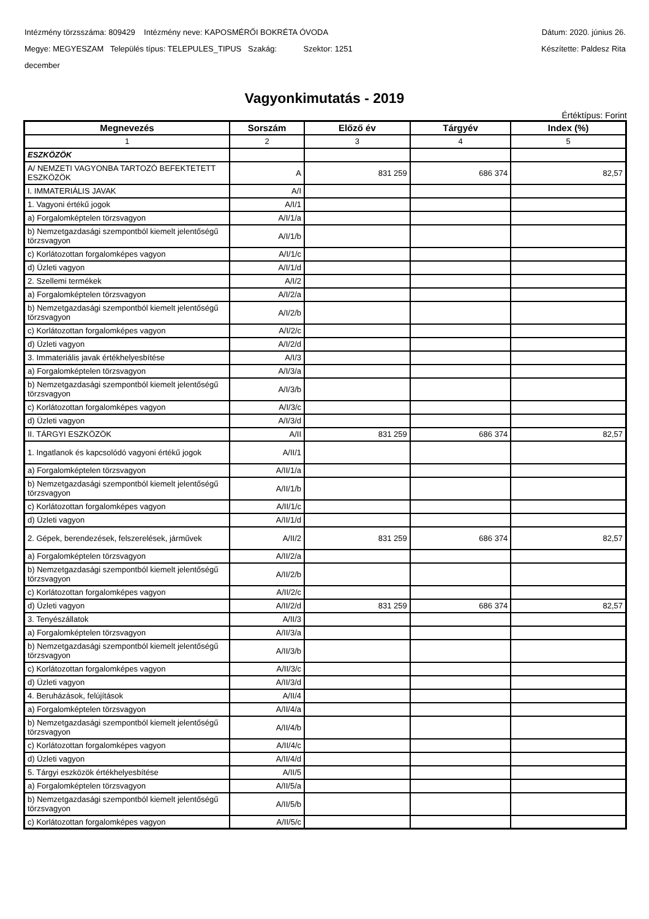Intézmény törzsszáma: 809429 Intézmény neve: KAPOSMÉRŐI BOKRÉTA ÓVODA Dátum: 2020. június 26.
Megye: MEGYESZAM Település típus: TELEPULES_TIPUS Szakág: Szektor: 1251 Készítette: Paldesz Rita
december
Vagyonkimutatás - 2019
Értéktípus: Forint
| Megnevezés | Sorszám | Előző év | Tárgyév | Index (%) |
| --- | --- | --- | --- | --- |
| 1 | 2 | 3 | 4 | 5 |
| ESZKÖZÖK | | | | |
| A/ NEMZETI VAGYONBA TARTOZÓ BEFEKTETETT ESZKÖZÖK | A | 831 259 | 686 374 | 82,57 |
| I. IMMATERIÁLIS JAVAK | A/I | | | |
| 1. Vagyoni értékű jogok | A/I/1 | | | |
| a) Forgalomképtelen törzsvagyon | A/I/1/a | | | |
| b) Nemzetgazdasági szempontból kiemelt jelentőségű törzsvagyon | A/I/1/b | | | |
| c) Korlátozottan forgalomképes vagyon | A/I/1/c | | | |
| d) Üzleti vagyon | A/I/1/d | | | |
| 2. Szellemi termékek | A/I/2 | | | |
| a) Forgalomképtelen törzsvagyon | A/I/2/a | | | |
| b) Nemzetgazdasági szempontból kiemelt jelentőségű törzsvagyon | A/I/2/b | | | |
| c) Korlátozottan forgalomképes vagyon | A/I/2/c | | | |
| d) Üzleti vagyon | A/I/2/d | | | |
| 3. Immateriális javak értékhelyesbítése | A/I/3 | | | |
| a) Forgalomképtelen törzsvagyon | A/I/3/a | | | |
| b) Nemzetgazdasági szempontból kiemelt jelentőségű törzsvagyon | A/I/3/b | | | |
| c) Korlátozottan forgalomképes vagyon | A/I/3/c | | | |
| d) Üzleti vagyon | A/I/3/d | | | |
| II. TÁRGYI ESZKÖZÖK | A/II | 831 259 | 686 374 | 82,57 |
| 1. Ingatlanok és kapcsolódó vagyoni értékű jogok | A/II/1 | | | |
| a) Forgalomképtelen törzsvagyon | A/II/1/a | | | |
| b) Nemzetgazdasági szempontból kiemelt jelentőségű törzsvagyon | A/II/1/b | | | |
| c) Korlátozottan forgalomképes vagyon | A/II/1/c | | | |
| d) Üzleti vagyon | A/II/1/d | | | |
| 2. Gépek, berendezések, felszerelések, járművek | A/II/2 | 831 259 | 686 374 | 82,57 |
| a) Forgalomképtelen törzsvagyon | A/II/2/a | | | |
| b) Nemzetgazdasági szempontból kiemelt jelentőségű törzsvagyon | A/II/2/b | | | |
| c) Korlátozottan forgalomképes vagyon | A/II/2/c | | | |
| d) Üzleti vagyon | A/II/2/d | 831 259 | 686 374 | 82,57 |
| 3. Tenyészállatok | A/II/3 | | | |
| a) Forgalomképtelen törzsvagyon | A/II/3/a | | | |
| b) Nemzetgazdasági szempontból kiemelt jelentőségű törzsvagyon | A/II/3/b | | | |
| c) Korlátozottan forgalomképes vagyon | A/II/3/c | | | |
| d) Üzleti vagyon | A/II/3/d | | | |
| 4. Beruházások, felújítások | A/II/4 | | | |
| a) Forgalomképtelen törzsvagyon | A/II/4/a | | | |
| b) Nemzetgazdasági szempontból kiemelt jelentőségű törzsvagyon | A/II/4/b | | | |
| c) Korlátozottan forgalomképes vagyon | A/II/4/c | | | |
| d) Üzleti vagyon | A/II/4/d | | | |
| 5. Tárgyi eszközök értékhelyesbítése | A/II/5 | | | |
| a) Forgalomképtelen törzsvagyon | A/II/5/a | | | |
| b) Nemzetgazdasági szempontból kiemelt jelentőségű törzsvagyon | A/II/5/b | | | |
| c) Korlátozottan forgalomképes vagyon | A/II/5/c | | | |